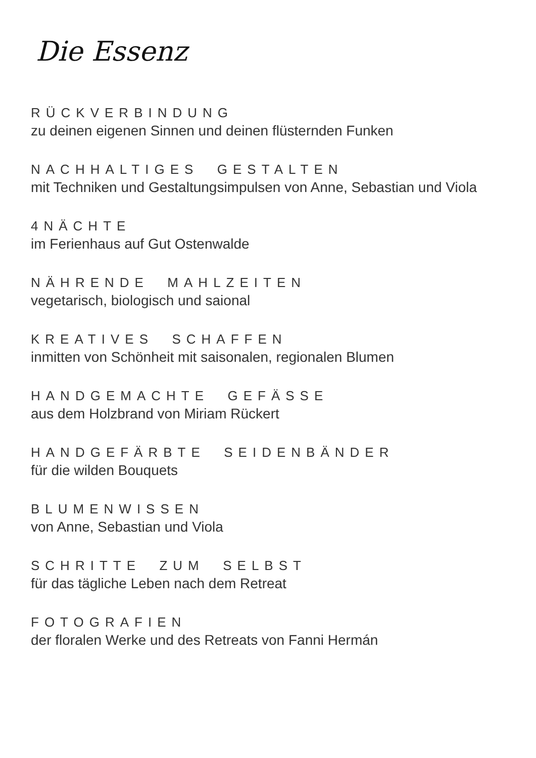Die Essenz
RÜCKVERBINDUNG
zu deinen eigenen Sinnen und deinen flüsternden Funken
NACHHALTIGES GESTALTEN
mit Techniken und Gestaltungsimpulsen von Anne, Sebastian und Viola
4NÄCHTE
im Ferienhaus auf Gut Ostenwalde
NÄHRENDE MAHLZEITEN
vegetarisch, biologisch und saional
KREATIVES SCHAFFEN
inmitten von Schönheit mit saisonalen, regionalen Blumen
HANDGEMACHTE GEFÄSSE
aus dem Holzbrand von Miriam Rückert
HANDGEFÄRBTE SEIDENBÄNDER
für die wilden Bouquets
BLUMENWISSEN
von Anne, Sebastian und Viola
SCHRITTE ZUM SELBST
für das tägliche Leben nach dem Retreat
FOTOGRAFIEN
der floralen Werke und des Retreats von Fanni Hermán